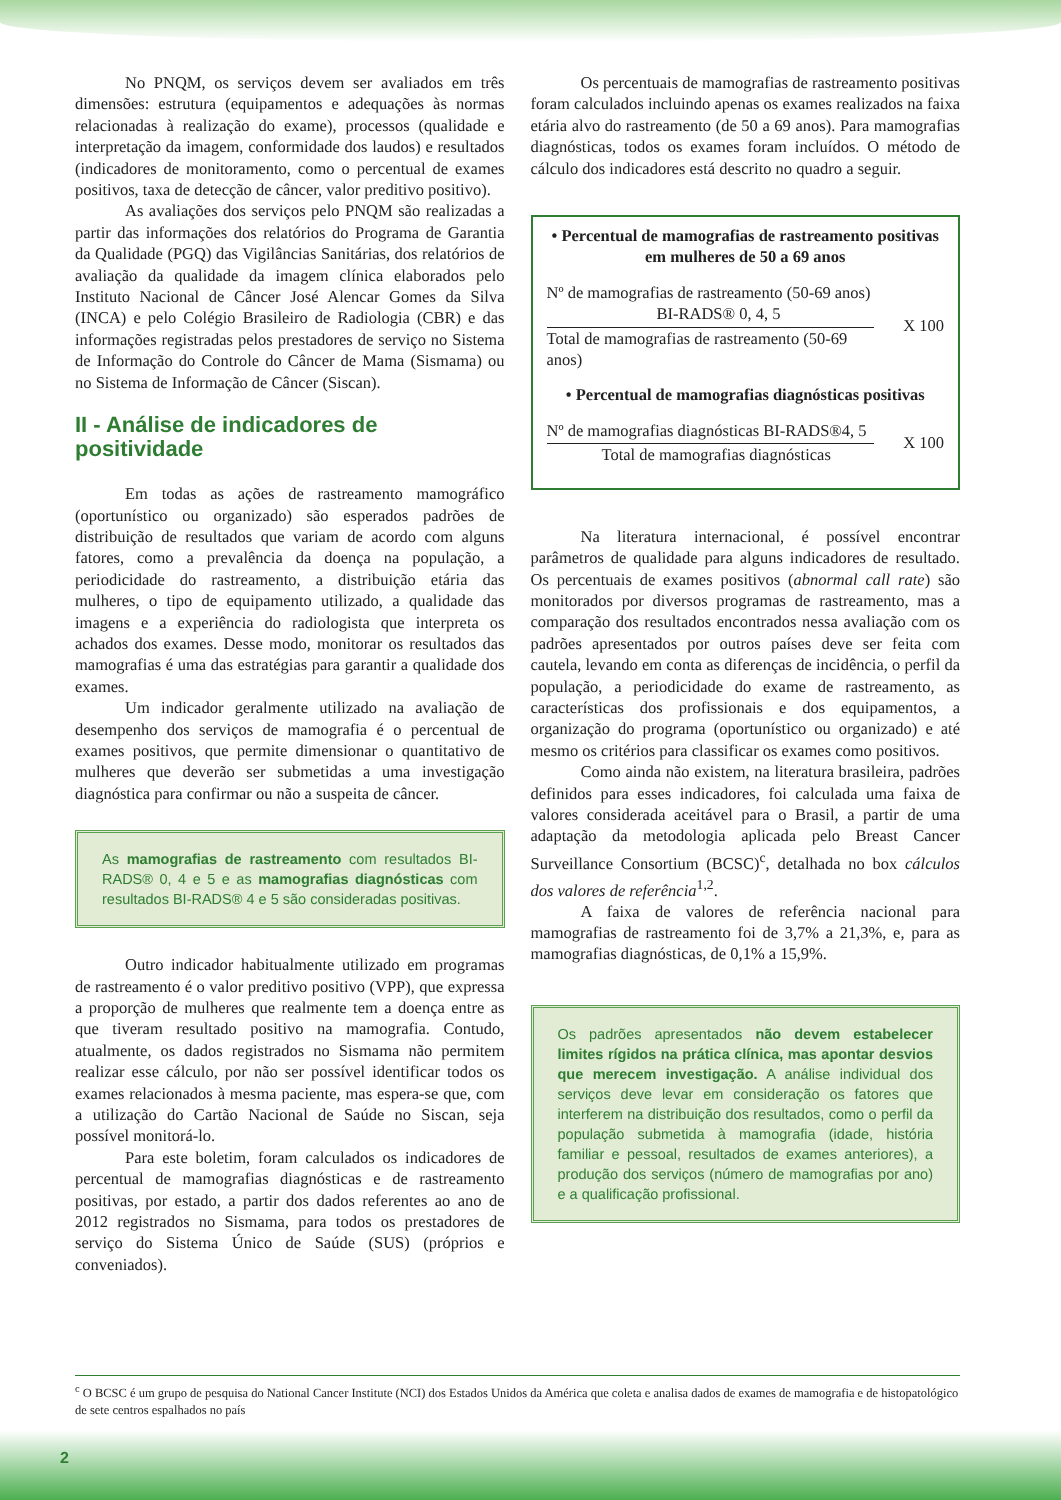No PNQM, os serviços devem ser avaliados em três dimensões: estrutura (equipamentos e adequações às normas relacionadas à realização do exame), processos (qualidade e interpretação da imagem, conformidade dos laudos) e resultados (indicadores de monitoramento, como o percentual de exames positivos, taxa de detecção de câncer, valor preditivo positivo).
As avaliações dos serviços pelo PNQM são realizadas a partir das informações dos relatórios do Programa de Garantia da Qualidade (PGQ) das Vigilâncias Sanitárias, dos relatórios de avaliação da qualidade da imagem clínica elaborados pelo Instituto Nacional de Câncer José Alencar Gomes da Silva (INCA) e pelo Colégio Brasileiro de Radiologia (CBR) e das informações registradas pelos prestadores de serviço no Sistema de Informação do Controle do Câncer de Mama (Sismama) ou no Sistema de Informação de Câncer (Siscan).
II - Análise de indicadores de positividade
Em todas as ações de rastreamento mamográfico (oportunístico ou organizado) são esperados padrões de distribuição de resultados que variam de acordo com alguns fatores, como a prevalência da doença na população, a periodicidade do rastreamento, a distribuição etária das mulheres, o tipo de equipamento utilizado, a qualidade das imagens e a experiência do radiologista que interpreta os achados dos exames. Desse modo, monitorar os resultados das mamografias é uma das estratégias para garantir a qualidade dos exames.
Um indicador geralmente utilizado na avaliação de desempenho dos serviços de mamografia é o percentual de exames positivos, que permite dimensionar o quantitativo de mulheres que deverão ser submetidas a uma investigação diagnóstica para confirmar ou não a suspeita de câncer.
As mamografias de rastreamento com resultados BI-RADS® 0, 4 e 5 e as mamografias diagnósticas com resultados BI-RADS® 4 e 5 são consideradas positivas.
Outro indicador habitualmente utilizado em programas de rastreamento é o valor preditivo positivo (VPP), que expressa a proporção de mulheres que realmente tem a doença entre as que tiveram resultado positivo na mamografia. Contudo, atualmente, os dados registrados no Sismama não permitem realizar esse cálculo, por não ser possível identificar todos os exames relacionados à mesma paciente, mas espera-se que, com a utilização do Cartão Nacional de Saúde no Siscan, seja possível monitorá-lo.
Para este boletim, foram calculados os indicadores de percentual de mamografias diagnósticas e de rastreamento positivas, por estado, a partir dos dados referentes ao ano de 2012 registrados no Sismama, para todos os prestadores de serviço do Sistema Único de Saúde (SUS) (próprios e conveniados).
Os percentuais de mamografias de rastreamento positivas foram calculados incluindo apenas os exames realizados na faixa etária alvo do rastreamento (de 50 a 69 anos). Para mamografias diagnósticas, todos os exames foram incluídos. O método de cálculo dos indicadores está descrito no quadro a seguir.
• Percentual de mamografias de rastreamento positivas em mulheres de 50 a 69 anos
Nº de mamografias de rastreamento (50-69 anos)
BI-RADS® 0, 4, 5
Total de mamografias de rastreamento (50-69 anos)
X 100
• Percentual de mamografias diagnósticas positivas
Nº de mamografias diagnósticas BI-RADS®4, 5
Total de mamografias diagnósticas
X 100
Na literatura internacional, é possível encontrar parâmetros de qualidade para alguns indicadores de resultado. Os percentuais de exames positivos (abnormal call rate) são monitorados por diversos programas de rastreamento, mas a comparação dos resultados encontrados nessa avaliação com os padrões apresentados por outros países deve ser feita com cautela, levando em conta as diferenças de incidência, o perfil da população, a periodicidade do exame de rastreamento, as características dos profissionais e dos equipamentos, a organização do programa (oportunístico ou organizado) e até mesmo os critérios para classificar os exames como positivos.
Como ainda não existem, na literatura brasileira, padrões definidos para esses indicadores, foi calculada uma faixa de valores considerada aceitável para o Brasil, a partir de uma adaptação da metodologia aplicada pelo Breast Cancer Surveillance Consortium (BCSC)<sup>c</sup>, detalhada no box cálculos dos valores de referência<sup>1,2</sup>.
A faixa de valores de referência nacional para mamografias de rastreamento foi de 3,7% a 21,3%, e, para as mamografias diagnósticas, de 0,1% a 15,9%.
Os padrões apresentados não devem estabelecer limites rígidos na prática clínica, mas apontar desvios que merecem investigação. A análise individual dos serviços deve levar em consideração os fatores que interferem na distribuição dos resultados, como o perfil da população submetida à mamografia (idade, história familiar e pessoal, resultados de exames anteriores), a produção dos serviços (número de mamografias por ano) e a qualificação profissional.
<sup>c</sup> O BCSC é um grupo de pesquisa do National Cancer Institute (NCI) dos Estados Unidos da América que coleta e analisa dados de exames de mamografia e de histopatológico de sete centros espalhados no país
2